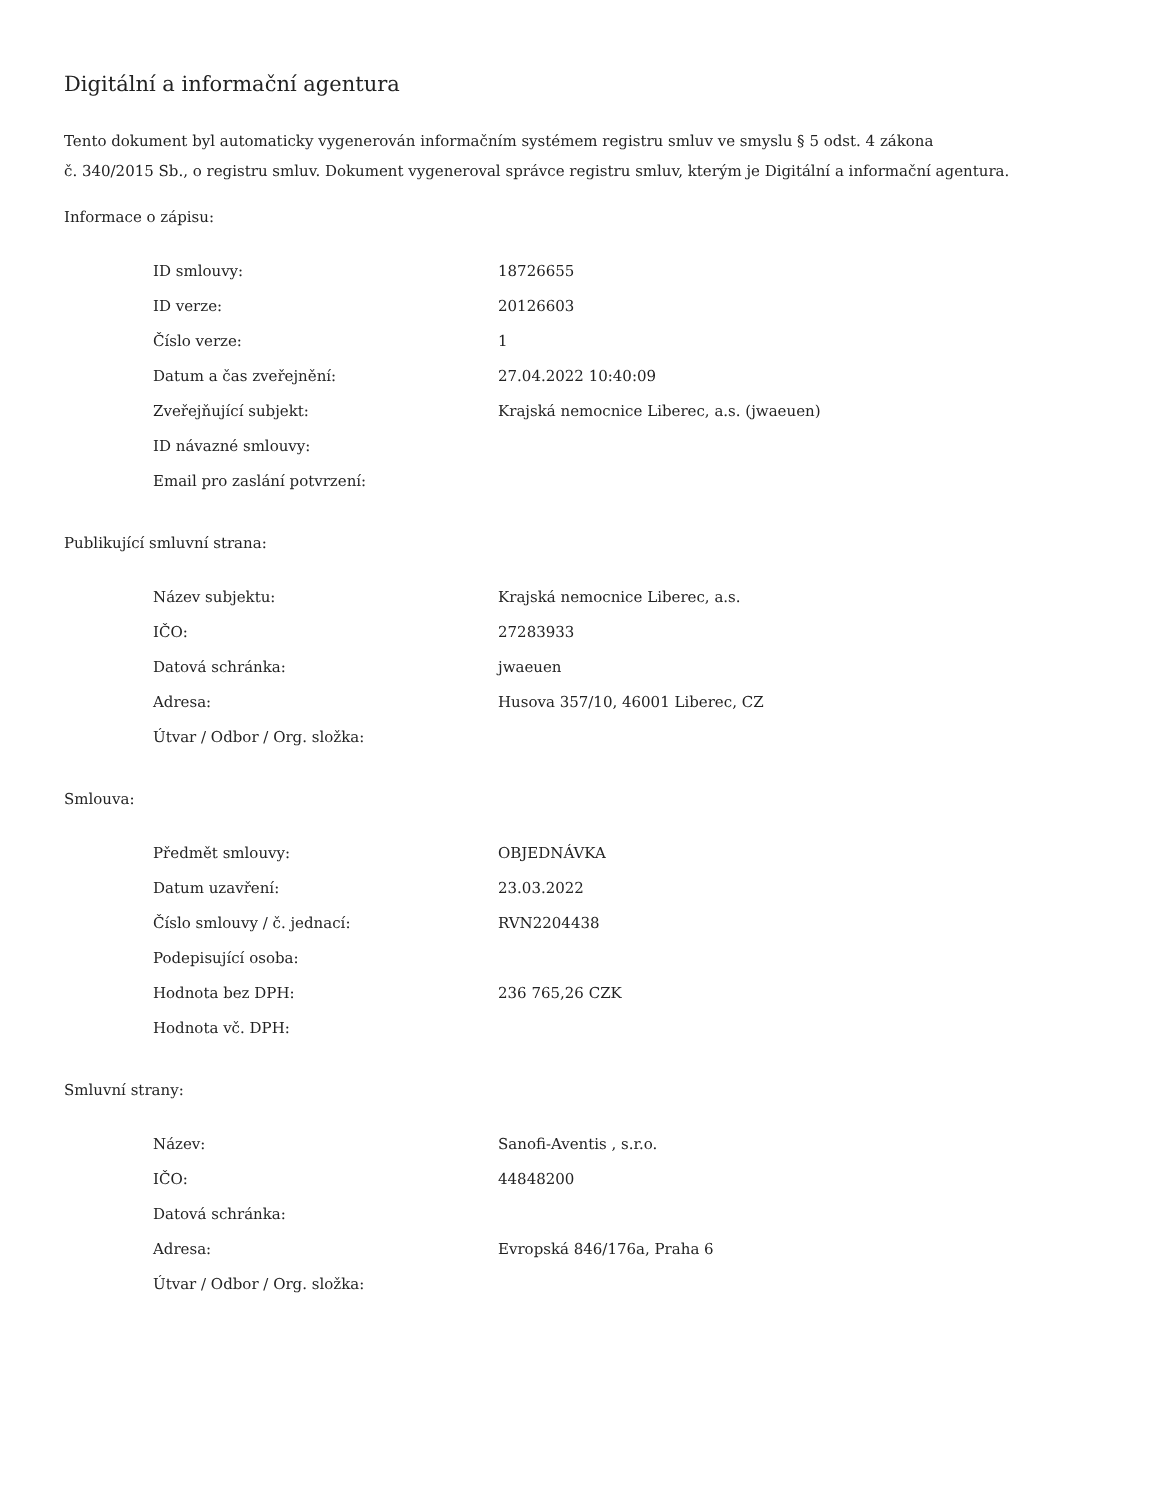Digitální a informační agentura
Tento dokument byl automaticky vygenerován informačním systémem registru smluv ve smyslu § 5 odst. 4 zákona
č. 340/2015 Sb., o registru smluv. Dokument vygeneroval správce registru smluv, kterým je Digitální a informační agentura.
Informace o zápisu:
| ID smlouvy: | 18726655 |
| ID verze: | 20126603 |
| Číslo verze: | 1 |
| Datum a čas zveřejnění: | 27.04.2022 10:40:09 |
| Zveřejňující subjekt: | Krajská nemocnice Liberec, a.s. (jwaeuen) |
| ID návazné smlouvy: | |
| Email pro zaslání potvrzení: | |
Publikující smluvní strana:
| Název subjektu: | Krajská nemocnice Liberec, a.s. |
| IČO: | 27283933 |
| Datová schránka: | jwaeuen |
| Adresa: | Husova 357/10, 46001 Liberec, CZ |
| Útvar / Odbor / Org. složka: | |
Smlouva:
| Předmět smlouvy: | OBJEDNÁVKA |
| Datum uzavření: | 23.03.2022 |
| Číslo smlouvy / č. jednací: | RVN2204438 |
| Podepisující osoba: | |
| Hodnota bez DPH: | 236 765,26 CZK |
| Hodnota vč. DPH: | |
Smluvní strany:
| Název: | Sanofi-Aventis , s.r.o. |
| IČO: | 44848200 |
| Datová schránka: | |
| Adresa: | Evropská 846/176a, Praha 6 |
| Útvar / Odbor / Org. složka: | |